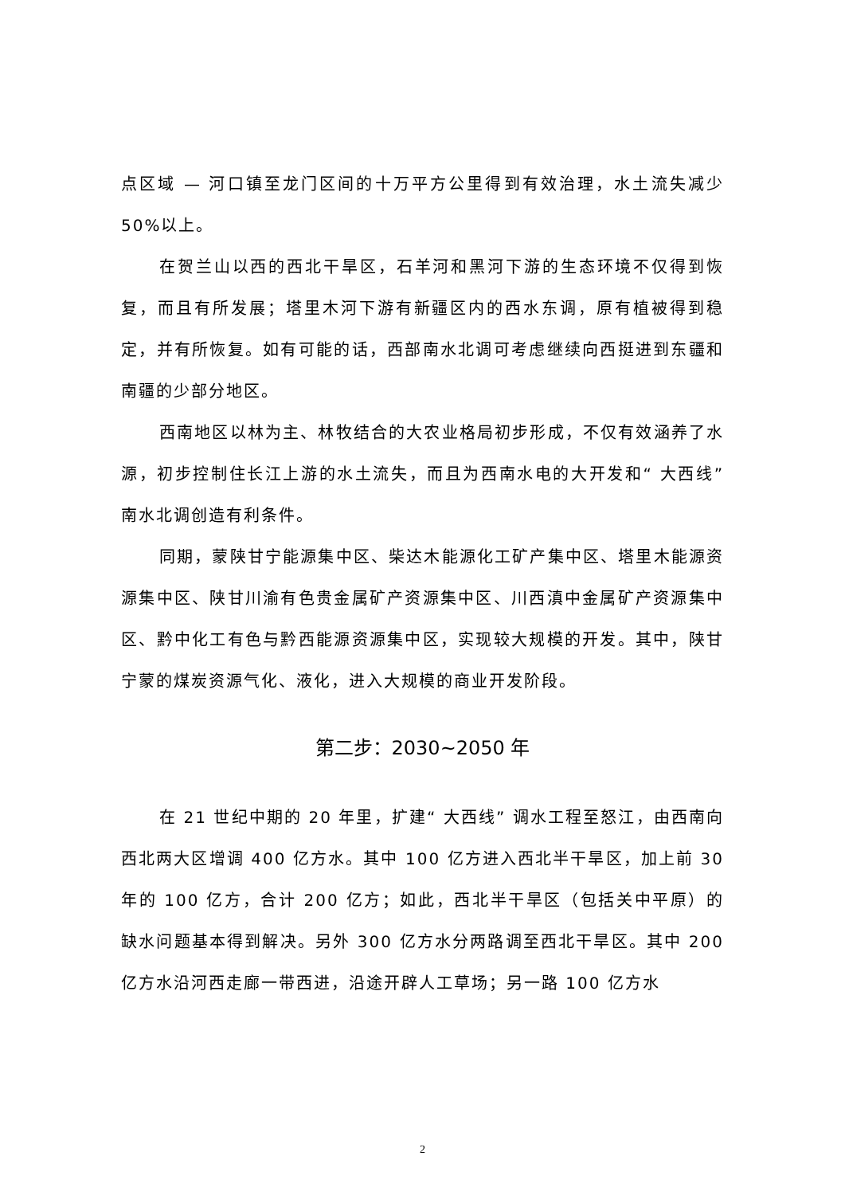点区域 — 河口镇至龙门区间的十万平方公里得到有效治理，水土流失减少 50%以上。
在贺兰山以西的西北干旱区，石羊河和黑河下游的生态环境不仅得到恢复，而且有所发展；塔里木河下游有新疆区内的西水东调，原有植被得到稳定，并有所恢复。如有可能的话，西部南水北调可考虑继续向西挺进到东疆和南疆的少部分地区。
西南地区以林为主、林牧结合的大农业格局初步形成，不仅有效涵养了水源，初步控制住长江上游的水土流失，而且为西南水电的大开发和“ 大西线” 南水北调创造有利条件。
同期，蒙陕甘宁能源集中区、柴达木能源化工矿产集中区、塔里木能源资源集中区、陕甘川渝有色贵金属矿产资源集中区、川西滇中金属矿产资源集中区、黔中化工有色与黔西能源资源集中区，实现较大规模的开发。其中，陕甘宁蒙的煤炭资源气化、液化，进入大规模的商业开发阶段。
第二步：2030~2050 年
在 21 世纪中期的 20 年里，扩建“ 大西线” 调水工程至怒江，由西南向西北两大区增调 400 亿方水。其中 100 亿方进入西北半干旱区，加上前 30 年的 100 亿方，合计 200 亿方；如此，西北半干旱区（包括关中平原）的缺水问题基本得到解决。另外 300 亿方水分两路调至西北干旱区。其中 200 亿方水沿河西走廊一带西进，沿途开辟人工草场；另一路 100 亿方水
2